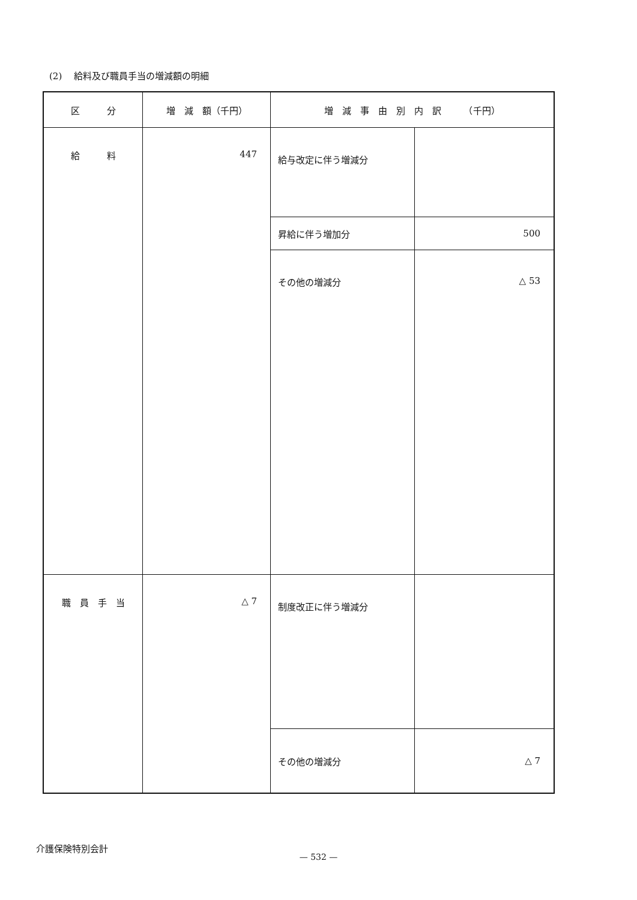(2)　 給料及び職員手当の増減額の明細
| 区 分 | 増 減 額（千円） | 増 減 事 由 別 内 訳 （千円） | |
| --- | --- | --- | --- |
| 給 料 | 447 | 給与改定に伴う増減分 | |
| | | 昇給に伴う増加分 | 500 |
| | | その他の増減分 | △ 53 |
| 職 員 手 当 | △ 7 | 制度改正に伴う増減分 | |
| | | その他の増減分 | △ 7 |
介護保険特別会計
— 532 —